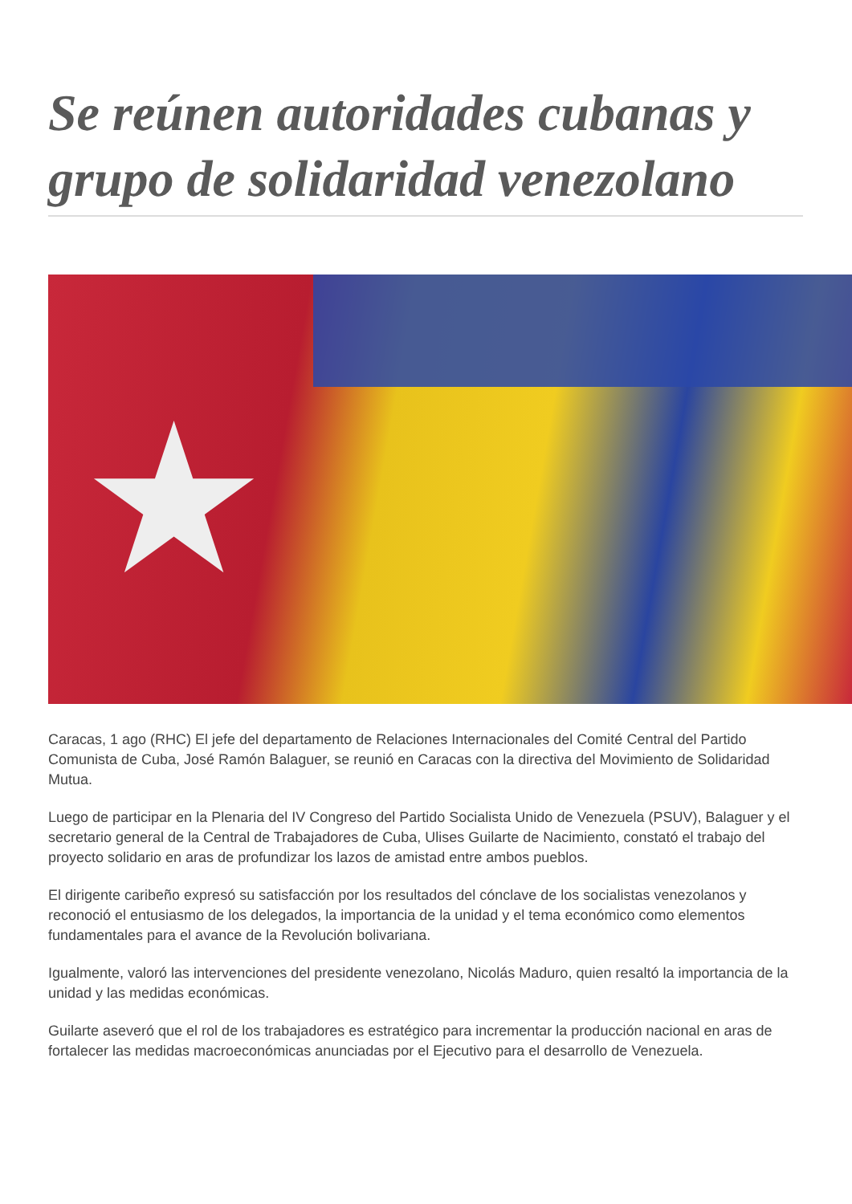Se reúnen autoridades cubanas y grupo de solidaridad venezolano
★
Caracas, 1 ago (RHC) El jefe del departamento de Relaciones Internacionales del Comité Central del Partido Comunista de Cuba, José Ramón Balaguer, se reunió en Caracas con la directiva del Movimiento de Solidaridad Mutua.
Luego de participar en la Plenaria del IV Congreso del Partido Socialista Unido de Venezuela (PSUV), Balaguer y el secretario general de la Central de Trabajadores de Cuba, Ulises Guilarte de Nacimiento, constató el trabajo del proyecto solidario en aras de profundizar los lazos de amistad entre ambos pueblos.
El dirigente caribeño expresó su satisfacción por los resultados del cónclave de los socialistas venezolanos y reconoció el entusiasmo de los delegados, la importancia de la unidad y el tema económico como elementos fundamentales para el avance de la Revolución bolivariana.
Igualmente, valoró las intervenciones del presidente venezolano, Nicolás Maduro, quien resaltó la importancia de la unidad y las medidas económicas.
Guilarte aseveró que el rol de los trabajadores es estratégico para incrementar la producción nacional en aras de fortalecer las medidas macroeconómicas anunciadas por el Ejecutivo para el desarrollo de Venezuela.